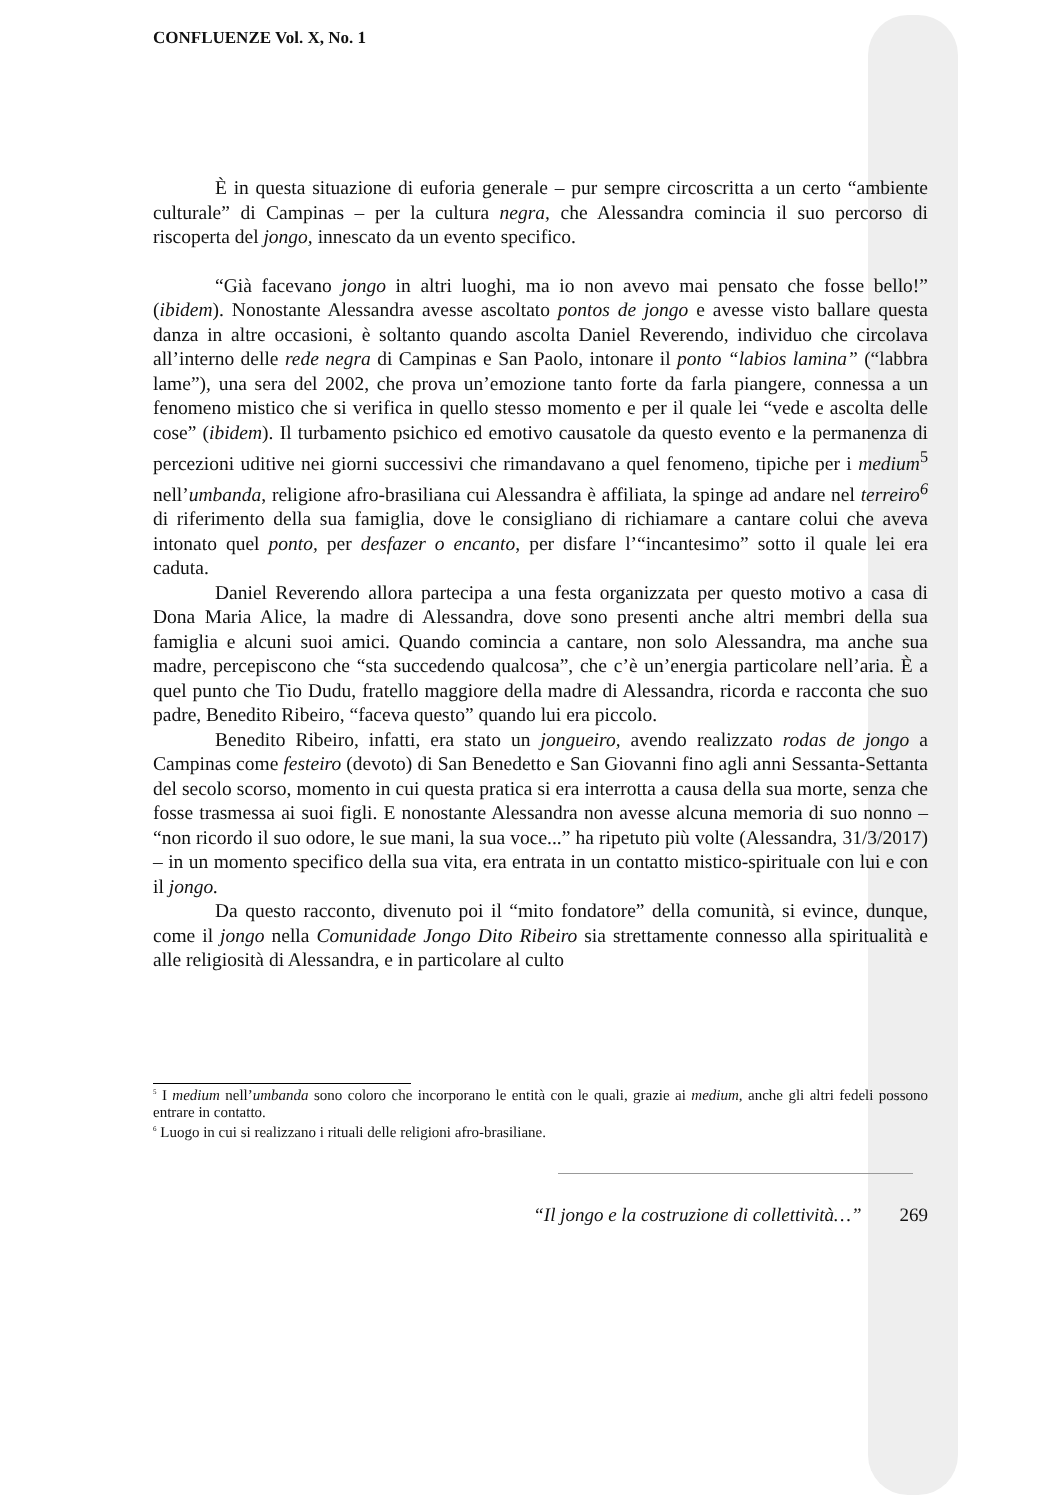CONFLUENZE Vol. X, No. 1
È in questa situazione di euforia generale – pur sempre circoscritta a un certo “ambiente culturale” di Campinas – per la cultura negra, che Alessandra comincia il suo percorso di riscoperta del jongo, innescato da un evento specifico.
“Già facevano jongo in altri luoghi, ma io non avevo mai pensato che fosse bello!” (ibidem). Nonostante Alessandra avesse ascoltato pontos de jongo e avesse visto ballare questa danza in altre occasioni, è soltanto quando ascolta Daniel Reverendo, individuo che circolava all’interno delle rede negra di Campinas e San Paolo, intonare il ponto “labios lamina” (“labbra lame”), una sera del 2002, che prova un’emozione tanto forte da farla piangere, connessa a un fenomeno mistico che si verifica in quello stesso momento e per il quale lei “vede e ascolta delle cose” (ibidem). Il turbamento psichico ed emotivo causatole da questo evento e la permanenza di percezioni uditive nei giorni successivi che rimandavano a quel fenomeno, tipiche per i medium<sup>5</sup> nell’umbanda, religione afro-brasiliana cui Alessandra è affiliata, la spinge ad andare nel terreiro<sup>6</sup> di riferimento della sua famiglia, dove le consigliano di richiamare a cantare colui che aveva intonato quel ponto, per desfazer o encanto, per disfare l’“incantesimo” sotto il quale lei era caduta.
Daniel Reverendo allora partecipa a una festa organizzata per questo motivo a casa di Dona Maria Alice, la madre di Alessandra, dove sono presenti anche altri membri della sua famiglia e alcuni suoi amici. Quando comincia a cantare, non solo Alessandra, ma anche sua madre, percepiscono che “sta succedendo qualcosa”, che c’è un’energia particolare nell’aria. È a quel punto che Tio Dudu, fratello maggiore della madre di Alessandra, ricorda e racconta che suo padre, Benedito Ribeiro, “faceva questo” quando lui era piccolo.
Benedito Ribeiro, infatti, era stato un jongueiro, avendo realizzato rodas de jongo a Campinas come festeiro (devoto) di San Benedetto e San Giovanni fino agli anni Sessanta-Settanta del secolo scorso, momento in cui questa pratica si era interrotta a causa della sua morte, senza che fosse trasmessa ai suoi figli. E nonostante Alessandra non avesse alcuna memoria di suo nonno – “non ricordo il suo odore, le sue mani, la sua voce...” ha ripetuto più volte (Alessandra, 31/3/2017) – in un momento specifico della sua vita, era entrata in un contatto mistico-spirituale con lui e con il jongo.
Da questo racconto, divenuto poi il “mito fondatore” della comunità, si evince, dunque, come il jongo nella Comunidade Jongo Dito Ribeiro sia strettamente connesso alla spiritualità e alle religiosità di Alessandra, e in particolare al culto
<sup>5</sup> I medium nell’umbanda sono coloro che incorporano le entità con le quali, grazie ai medium, anche gli altri fedeli possono entrare in contatto.
<sup>6</sup> Luogo in cui si realizzano i rituali delle religioni afro-brasiliane.
“Il jongo e la costruzione di collettività…” 269